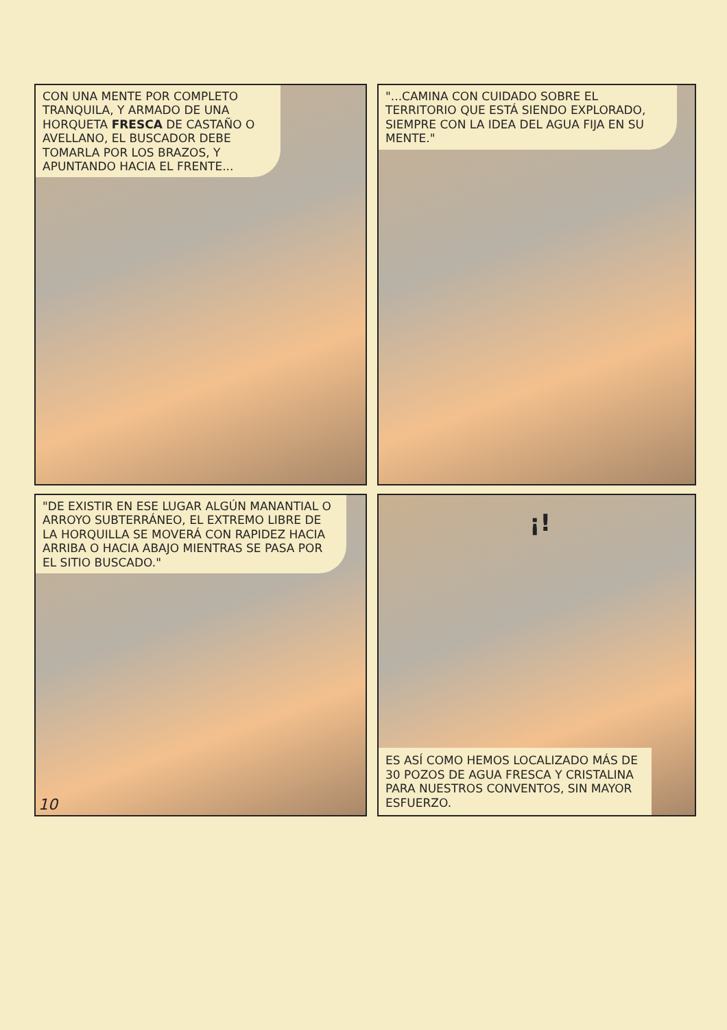CON UNA MENTE POR COMPLETO TRANQUILA, Y ARMADO DE UNA HORQUETA FRESCA DE CASTAÑO O AVELLANO, EL BUSCADOR DEBE TOMARLA POR LOS BRAZOS, Y APUNTANDO HACIA EL FRENTE...
"...CAMINA CON CUIDADO SOBRE EL TERRITORIO QUE ESTÁ SIENDO EXPLORADO, SIEMPRE CON LA IDEA DEL AGUA FIJA EN SU MENTE."
"DE EXISTIR EN ESE LUGAR ALGÚN MANANTIAL O ARROYO SUBTERRÁNEO, EL EXTREMO LIBRE DE LA HORQUILLA SE MOVERÁ CON RAPIDEZ HACIA ARRIBA O HACIA ABAJO MIENTRAS SE PASA POR EL SITIO BUSCADO."
10
¡!
ES ASÍ COMO HEMOS LOCALIZADO MÁS DE 30 POZOS DE AGUA FRESCA Y CRISTALINA PARA NUESTROS CONVENTOS, SIN MAYOR ESFUERZO.